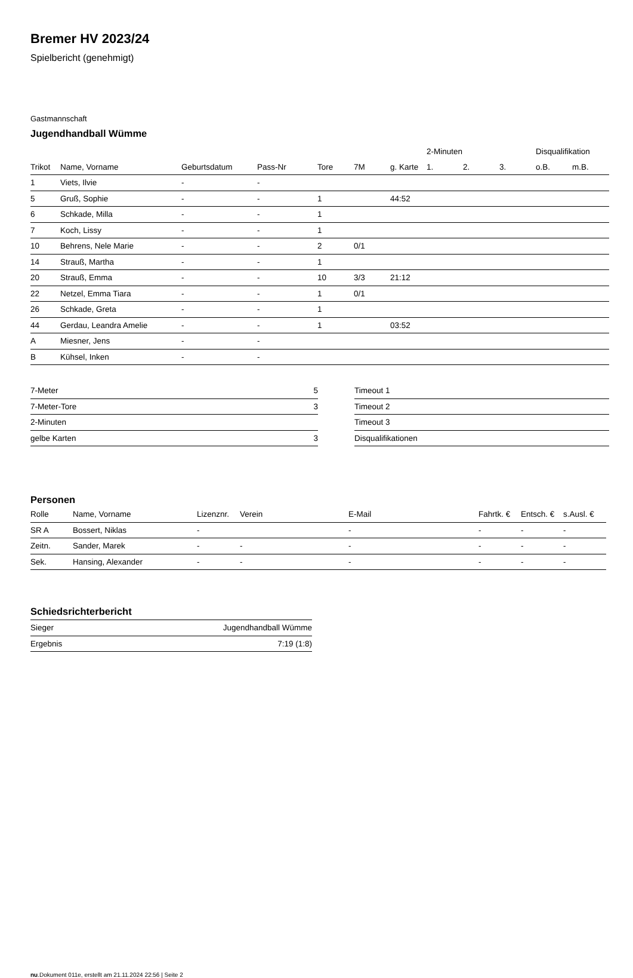Bremer HV 2023/24
Spielbericht (genehmigt)
Gastmannschaft
Jugendhandball Wümme
| | | | | | | | 2-Minuten | | | Disqualifikation | |
| --- | --- | --- | --- | --- | --- | --- | --- | --- | --- | --- | --- |
| Trikot | Name, Vorname | Geburtsdatum | Pass-Nr | Tore | 7M | g. Karte | 1. | 2. | 3. | o.B. | m.B. |
| 1 | Viets, Ilvie | - | - | | | | | | | | |
| 5 | Gruß, Sophie | - | - | 1 | | 44:52 | | | | | |
| 6 | Schkade, Milla | - | - | 1 | | | | | | | |
| 7 | Koch, Lissy | - | - | 1 | | | | | | | |
| 10 | Behrens, Nele Marie | - | - | 2 | 0/1 | | | | | | |
| 14 | Strauß, Martha | - | - | 1 | | | | | | | |
| 20 | Strauß, Emma | - | - | 10 | 3/3 | 21:12 | | | | | |
| 22 | Netzel, Emma Tiara | - | - | 1 | 0/1 | | | | | | |
| 26 | Schkade, Greta | - | - | 1 | | | | | | | |
| 44 | Gerdau, Leandra Amelie | - | - | 1 | | 03:52 | | | | | |
| A | Miesner, Jens | - | - | | | | | | | | |
| B | Kühsel, Inken | - | - | | | | | | | | |
| 7-Meter | 5 |
| 7-Meter-Tore | 3 |
| 2-Minuten | |
| gelbe Karten | 3 |
| Timeout 1 |
| Timeout 2 |
| Timeout 3 |
| Disqualifikationen |
Personen
| Rolle | Name, Vorname | Lizenznr. | Verein | E-Mail | Fahrtk. € | Entsch. € | s.Ausl. € |
| --- | --- | --- | --- | --- | --- | --- | --- |
| SR A | Bossert, Niklas | - | | - | - | - | - |
| Zeitn. | Sander, Marek | - | - | - | - | - | - |
| Sek. | Hansing, Alexander | - | - | - | - | - | - |
Schiedsrichterbericht
| Sieger | Jugendhandball Wümme |
| Ergebnis | 7:19 (1:8) |
nu.Dokument 011e, erstellt am 21.11.2024 22:56 | Seite 2